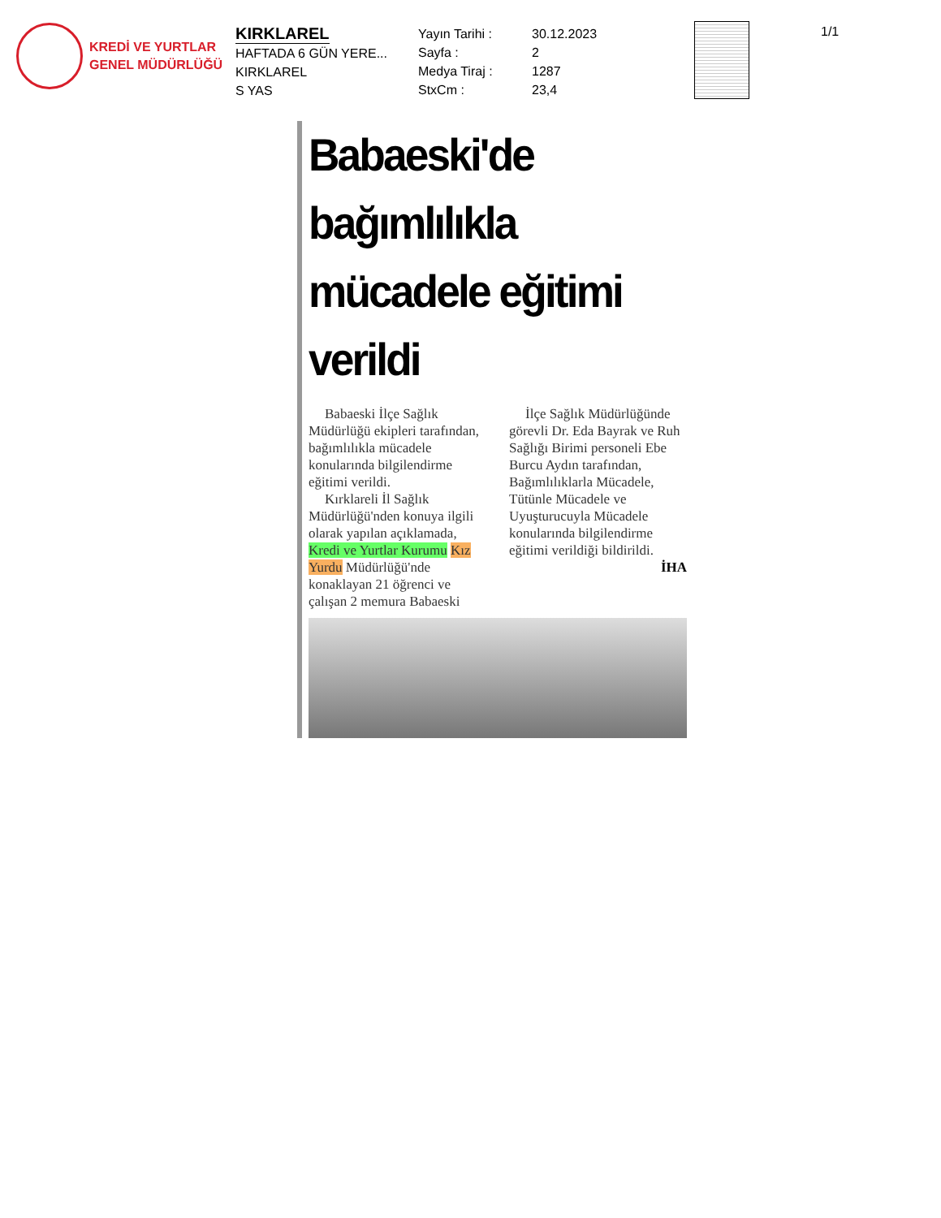KREDİ VE YURTLAR
GENEL MÜDÜRLÜĞÜ
KIRKLAREL
HAFTADA 6 GÜN YERE...
KIRKLAREL
S YAS
Yayın Tarihi :
Sayfa :
Medya Tiraj :
StxCm :
30.12.2023
2
1287
23,4
1/1
Babaeski'de bağımlılıkla mücadele eğitimi verildi
Babaeski İlçe Sağlık Müdürlüğü ekipleri tarafından, bağımlılıkla mücadele konularında bilgilendirme eğitimi verildi.
Kırklareli İl Sağlık Müdürlüğü'nden konuya ilgili olarak yapılan açıklamada, Kredi ve Yurtlar Kurumu Kız Yurdu Müdürlüğü'nde konaklayan 21 öğrenci ve çalışan 2 memura Babaeski
İlçe Sağlık Müdürlüğünde görevli Dr. Eda Bayrak ve Ruh Sağlığı Birimi personeli Ebe Burcu Aydın tarafından, Bağımlılıklarla Mücadele, Tütünle Mücadele ve Uyuşturucuyla Mücadele konularında bilgilendirme eğitimi verildiği bildirildi.
İHA